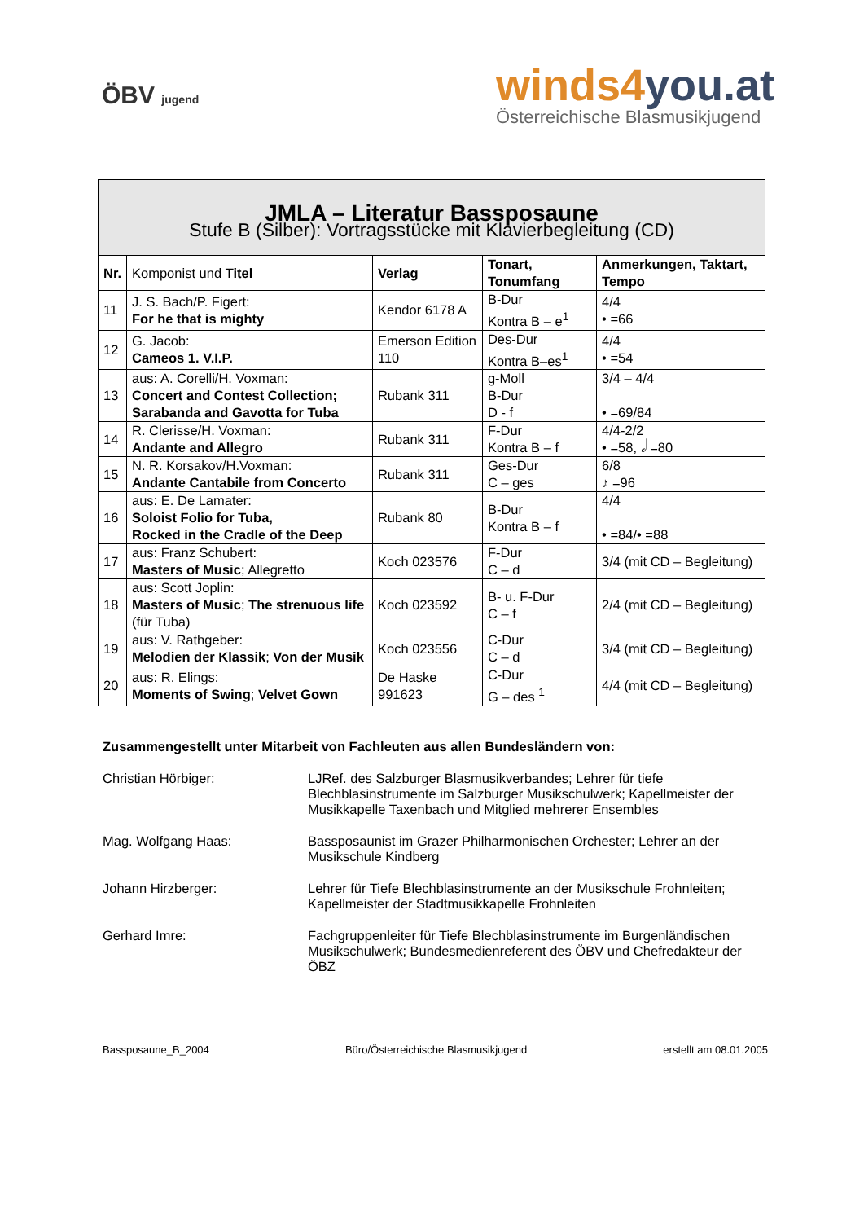ÖBV jugend
winds4you.at
Österreichische Blasmusikjugend
| JMLA – Literatur Bassposaune Stufe B (Silber): Vortragsstücke mit Klavierbegleitung (CD) | | | | |
| Nr. | Komponist und Titel | Verlag | Tonart, Tonumfang | Anmerkungen, Taktart, Tempo |
| 11 | J. S. Bach/P. Figert: For he that is mighty | Kendor 6178 A | B-Dur Kontra B – e<sup>1</sup> | 4/4 • =66 |
| 12 | G. Jacob: Cameos 1. V.I.P. | Emerson Edition 110 | Des-Dur Kontra B–es<sup>1</sup> | 4/4 • =54 |
| 13 | aus: A. Corelli/H. Voxman: Concert and Contest Collection; Sarabanda and Gavotta for Tuba | Rubank 311 | g-Moll B-Dur D - f | 3/4 – 4/4 • =69/84 |
| 14 | R. Clerisse/H. Voxman: Andante and Allegro | Rubank 311 | F-Dur Kontra B – f | 4/4-2/2 • =58, 𝅗𝅥 =80 |
| 15 | N. R. Korsakov/H.Voxman: Andante Cantabile from Concerto | Rubank 311 | Ges-Dur C – ges | 6/8 ♪ =96 |
| 16 | aus: E. De Lamater: Soloist Folio for Tuba, Rocked in the Cradle of the Deep | Rubank 80 | B-Dur Kontra B – f | 4/4 • =84/• =88 |
| 17 | aus: Franz Schubert: Masters of Music ; Allegretto | Koch 023576 | F-Dur C – d | 3/4 (mit CD – Begleitung) |
| 18 | aus: Scott Joplin: Masters of Music ; The strenuous life (für Tuba) | Koch 023592 | B- u. F-Dur C – f | 2/4 (mit CD – Begleitung) |
| 19 | aus: V. Rathgeber: Melodien der Klassik ; Von der Musik | Koch 023556 | C-Dur C – d | 3/4 (mit CD – Begleitung) |
| 20 | aus: R. Elings: Moments of Swing ; Velvet Gown | De Haske 991623 | C-Dur G – des <sup>1</sup> | 4/4 (mit CD – Begleitung) |
Zusammengestellt unter Mitarbeit von Fachleuten aus allen Bundesländern von:
Christian Hörbiger: LJRef. des Salzburger Blasmusikverbandes; Lehrer für tiefe Blechblasinstrumente im Salzburger Musikschulwerk; Kapellmeister der Musikkapelle Taxenbach und Mitglied mehrerer Ensembles
Mag. Wolfgang Haas: Bassposaunist im Grazer Philharmonischen Orchester; Lehrer an der Musikschule Kindberg
Johann Hirzberger: Lehrer für Tiefe Blechblasinstrumente an der Musikschule Frohnleiten; Kapellmeister der Stadtmusikkapelle Frohnleiten
Gerhard Imre: Fachgruppenleiter für Tiefe Blechblasinstrumente im Burgenländischen Musikschulwerk; Bundesmedienreferent des ÖBV und Chefredakteur der ÖBZ
Bassposaune_B_2004 Büro/Österreichische Blasmusikjugend erstellt am 08.01.2005